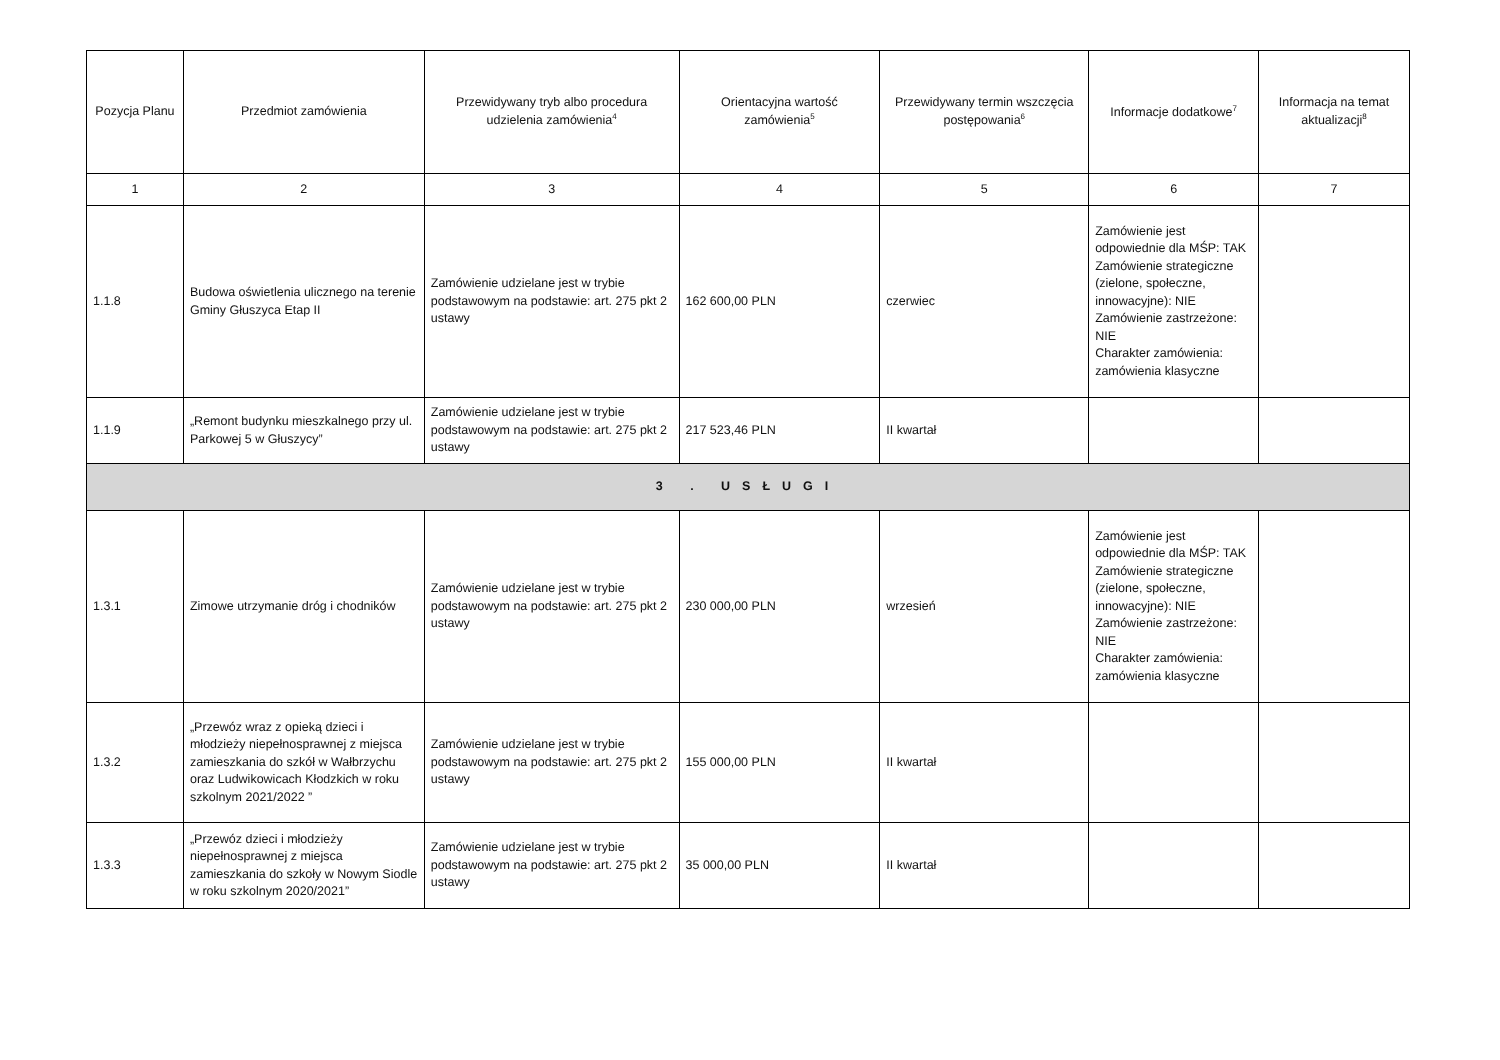| Pozycja Planu | Przedmiot zamówienia | Przewidywany tryb albo procedura udzielenia zamówienia<sup>4</sup> | Orientacyjna wartość zamówienia<sup>5</sup> | Przewidywany termin wszczęcia postępowania<sup>6</sup> | Informacje dodatkowe<sup>7</sup> | Informacja na temat aktualizacji<sup>8</sup> |
| --- | --- | --- | --- | --- | --- | --- |
| 1 | 2 | 3 | 4 | 5 | 6 | 7 |
| 1.1.8 | Budowa oświetlenia ulicznego na terenie Gminy Głuszyca Etap II | Zamówienie udzielane jest w trybie podstawowym na podstawie: art. 275 pkt 2 ustawy | 162 600,00 PLN | czerwiec | Zamówienie jest odpowiednie dla MŚP: TAK Zamówienie strategiczne (zielone, społeczne, innowacyjne): NIE Zamówienie zastrzeżone: NIE Charakter zamówienia: zamówienia klasyczne | |
| 1.1.9 | „Remont budynku mieszkalnego przy ul. Parkowej 5 w Głuszycy” | Zamówienie udzielane jest w trybie podstawowym na podstawie: art. 275 pkt 2 ustawy | 217 523,46 PLN | II kwartał | | |
| 3 . USŁUGI | | | | | | |
| 1.3.1 | Zimowe utrzymanie dróg i chodników | Zamówienie udzielane jest w trybie podstawowym na podstawie: art. 275 pkt 2 ustawy | 230 000,00 PLN | wrzesień | Zamówienie jest odpowiednie dla MŚP: TAK Zamówienie strategiczne (zielone, społeczne, innowacyjne): NIE Zamówienie zastrzeżone: NIE Charakter zamówienia: zamówienia klasyczne | |
| 1.3.2 | „Przewóz wraz z opieką dzieci i młodzieży niepełnosprawnej z miejsca zamieszkania do szkół w Wałbrzychu oraz Ludwikowicach Kłodzkich w roku szkolnym 2021/2022 ” | Zamówienie udzielane jest w trybie podstawowym na podstawie: art. 275 pkt 2 ustawy | 155 000,00 PLN | II kwartał | | |
| 1.3.3 | „Przewóz dzieci i młodzieży niepełnosprawnej z miejsca zamieszkania do szkoły w Nowym Siodle w roku szkolnym 2020/2021” | Zamówienie udzielane jest w trybie podstawowym na podstawie: art. 275 pkt 2 ustawy | 35 000,00 PLN | II kwartał | | |